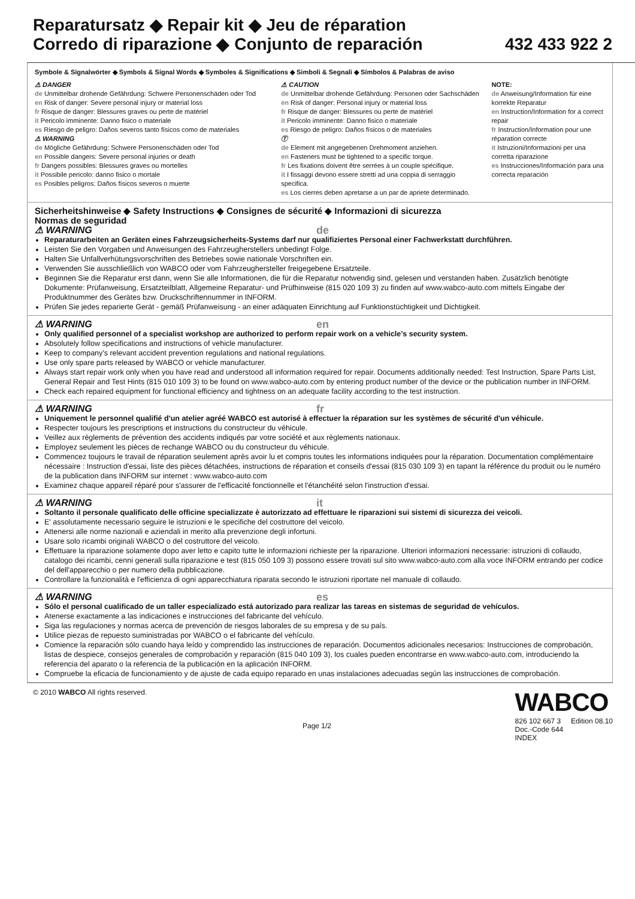Reparatursatz ◆ Repair kit ◆ Jeu de réparation
Corredo di riparazione ◆ Conjunto de reparación
432 433 922 2
Symbole & Signalwörter ◆ Symbols & Signal Words ◆ Symboles & Significations ◆ Simboli & Segnali ◆ Símbolos & Palabras de aviso
⚠ DANGER
de Unmittelbar drohende Gefährdung: Schwere Personenschäden oder Tod
en Risk of danger: Severe personal injury or material loss
fr Risque de danger: Blessures graves ou perte de matériel
it Pericolo imminente: Danno fisico o materiale
es Riesgo de peligro: Daños severos tanto físicos como de materiales
⚠ WARNING
de Mögliche Gefährdung: Schwere Personenschäden oder Tod
en Possible dangers: Severe personal injuries or death
fr Dangers possibles: Blessures graves ou mortelles
it Possibile pericolo: danno fisico o mortale
es Posibles peligros: Daños físicos severos o muerte
⚠ CAUTION
de Unmittelbar drohende Gefährdung: Personen oder Sachschäden
en Risk of danger: Personal injury or material loss
fr Risque de danger: Blessures ou perte de matériel
it Pericolo imminente: Danno fisico o materiale
es Riesgo de peligro: Daños físicos o de materiales
Ⓣ
de Element mit angegebenen Drehmoment anziehen.
en Fasteners must be tightened to a specific torque.
fr Les fixations doivent être serrées à un couple spécifique.
it I fissaggi devono essere stretti ad una coppia di serraggio specifica.
es Los cierres deben apretarse a un par de apriete determinado.
NOTE:
de Anweisung/Information für eine korrekte Reparatur
en Instruction/Information for a correct repair
fr Instruction/Information pour une réparation correcte
it Istruzioni/Informazioni per una corretta riparazione
es Instrucciones/Información para una correcta reparación
Sicherheitshinweise ◆ Safety Instructions ◆ Consignes de sécurité ◆ Informazioni di sicurezza
Normas de seguridad
⚠ WARNING
de
Reparaturarbeiten an Geräten eines Fahrzeugsicherheits-Systems darf nur qualifiziertes Personal einer Fachwerkstatt durchführen.
Leisten Sie den Vorgaben und Anweisungen des Fahrzeugherstellers unbedingt Folge.
Halten Sie Unfallverhütungsvorschriften des Betriebes sowie nationale Vorschriften ein.
Verwenden Sie ausschließlich von WABCO oder vom Fahrzeughersteller freigegebene Ersatzteile.
Beginnen Sie die Reparatur erst dann, wenn Sie alle Informationen, die für die Reparatur notwendig sind, gelesen und verstanden haben. Zusätzlich benötigte Dokumente: Prüfanweisung, Ersatzteilblatt, Allgemeine Reparatur- und Prüfhinweise (815 020 109 3) zu finden auf www.wabco-auto.com mittels Eingabe der Produktnummer des Gerätes bzw. Druckschriftennummer in INFORM.
Prüfen Sie jedes reparierte Gerät - gemäß Prüfanweisung - an einer adäquaten Einrichtung auf Funktionstüchtigkeit und Dichtigkeit.
⚠ WARNING
en
Only qualified personnel of a specialist workshop are authorized to perform repair work on a vehicle’s security system.
Absolutely follow specifications and instructions of vehicle manufacturer.
Keep to company's relevant accident prevention regulations and national regulations.
Use only spare parts released by WABCO or vehicle manufacturer.
Always start repair work only when you have read and understood all information required for repair. Documents additionally needed: Test Instruction, Spare Parts List, General Repair and Test Hints (815 010 109 3) to be found on www.wabco-auto.com by entering product number of the device or the publication number in INFORM.
Check each repaired equipment for functional efficiency and tightness on an adequate facility according to the test instruction.
⚠ WARNING
fr
Uniquement le personnel qualifié d'un atelier agréé WABCO est autorisé à effectuer la réparation sur les systèmes de sécurité d'un véhicule.
Respecter toujours les prescriptions et instructions du constructeur du véhicule.
Veillez aux règlements de prévention des accidents indiqués par votre société et aux règlements nationaux.
Employez seulement les pièces de rechange WABCO ou du constructeur du véhicule.
Commencez toujours le travail de réparation seulement après avoir lu et compris toutes les informations indiquées pour la réparation. Documentation complémentaire nécessaire : Instruction d'essai, liste des pièces détachées, instructions de réparation et conseils d'essai (815 030 109 3) en tapant la référence du produit ou le numéro de la publication dans INFORM sur internet : www.wabco-auto.com
Examinez chaque appareil réparé pour s'assurer de l'efficacité fonctionnelle et l'étanchéité selon l'instruction d'essai.
⚠ WARNING
it
Soltanto il personale qualificato delle officine specializzate è autorizzato ad effettuare le riparazioni sui sistemi di sicurezza dei veicoli.
E' assolutamente necessario seguire le istruzioni e le specifiche del costruttore del veicolo.
Attenersi alle norme nazionali e aziendali in merito alla prevenzione degli infortuni.
Usare solo ricambi originali WABCO o del costruttore del veicolo.
Effettuare la riparazione solamente dopo aver letto e capito tutte le informazioni richieste per la riparazione. Ulteriori informazioni necessarie: istruzioni di collaudo, catalogo dei ricambi, cenni generali sulla riparazione e test (815 050 109 3) possono essere trovati sul sito www.wabco-auto.com alla voce INFORM entrando per codice del dell'apparecchio o per numero della pubblicazione.
Controllare la funzionalità e l'efficienza di ogni apparecchiatura riparata secondo le istruzioni riportate nel manuale di collaudo.
⚠ WARNING
es
Sólo el personal cualificado de un taller especializado está autorizado para realizar las tareas en sistemas de seguridad de vehículos.
Atenerse exactamente a las indicaciones e instrucciones del fabricante del vehículo.
Siga las regulaciones y normas acerca de prevención de riesgos laborales de su empresa y de su país.
Utilice piezas de repuesto suministradas por WABCO o el fabricante del vehículo.
Comience la reparación sólo cuando haya leído y comprendido las instrucciones de reparación. Documentos adicionales necesarios: Instrucciones de comprobación, listas de despiece, consejos generales de comprobación y reparación (815 040 109 3), los cuales pueden encontrarse en www.wabco-auto.com, introduciendo la referencia del aparato o la referencia de la publicación en la aplicación INFORM.
Compruebe la eficacia de funcionamiento y de ajuste de cada equipo reparado en unas instalaciones adecuadas según las instrucciones de comprobación.
© 2010 WABCO All rights reserved.
Page 1/2
WABCO
826 102 667 3 Edition 08.10
Doc.-Code 644
INDEX